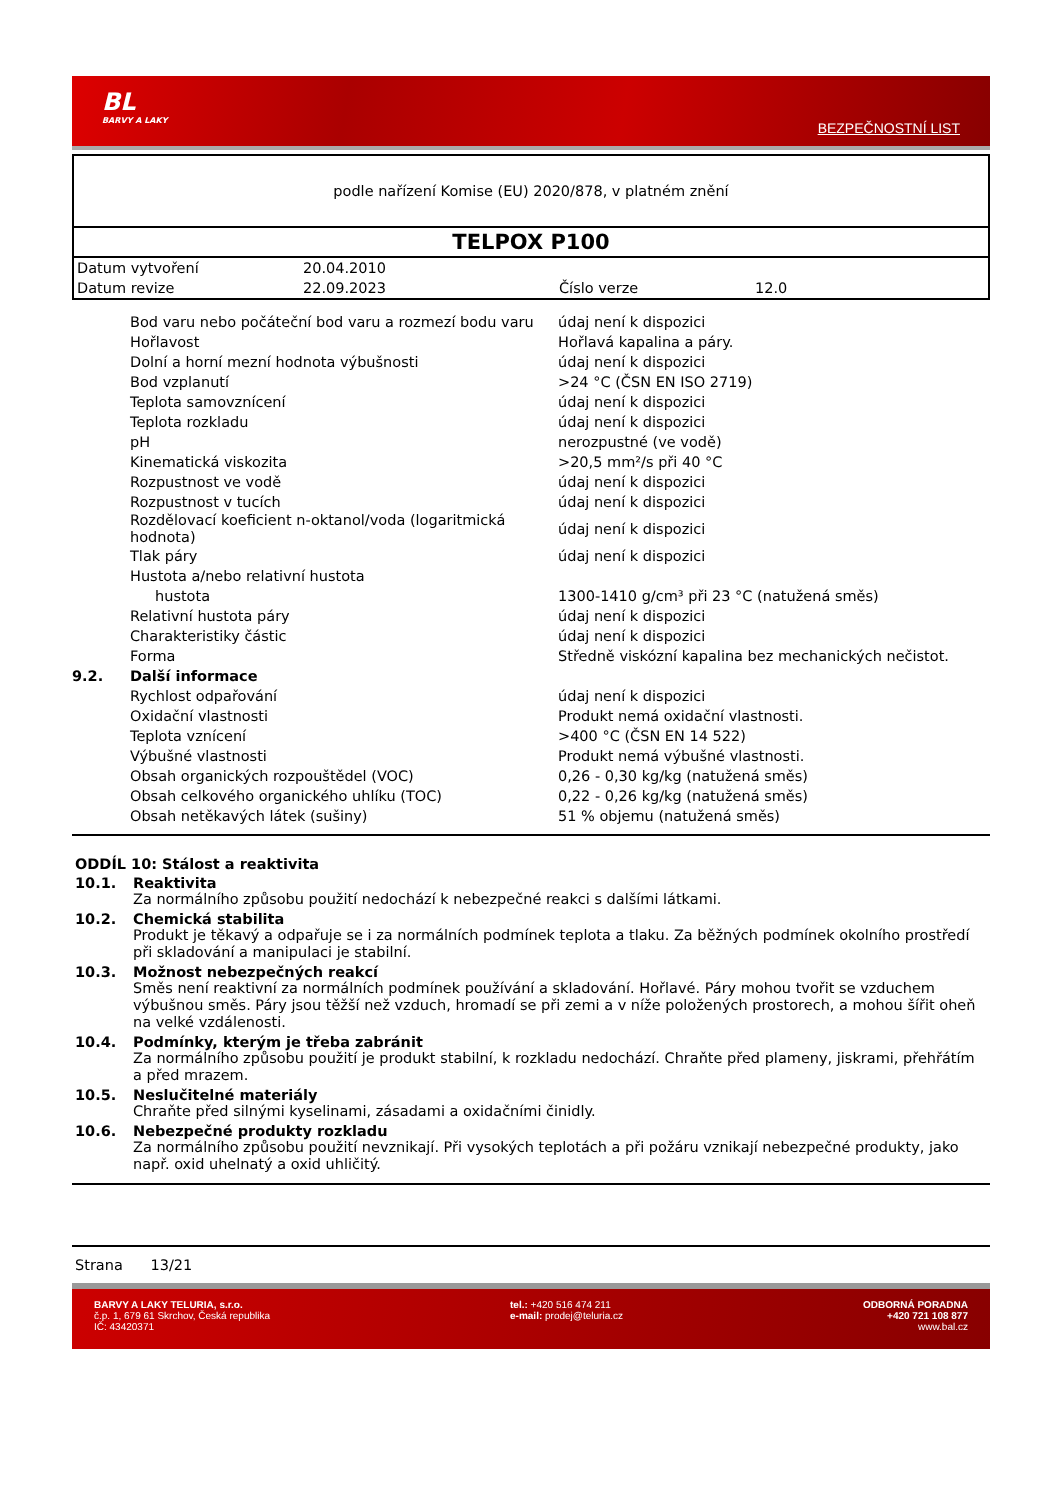BL
BARVY A LAKY
BEZPEČNOSTNÍ LIST
podle nařízení Komise (EU) 2020/878, v platném znění
TELPOX P100
| Datum vytvoření | 20.04.2010 | | |
| Datum revize | 22.09.2023 | Číslo verze | 12.0 |
| | Bod varu nebo počáteční bod varu a rozmezí bodu varu | údaj není k dispozici |
| | Hořlavost | Hořlavá kapalina a páry. |
| | Dolní a horní mezní hodnota výbušnosti | údaj není k dispozici |
| | Bod vzplanutí | >24 °C (ČSN EN ISO 2719) |
| | Teplota samovznícení | údaj není k dispozici |
| | Teplota rozkladu | údaj není k dispozici |
| | pH | nerozpustné (ve vodě) |
| | Kinematická viskozita | >20,5 mm²/s při 40 °C |
| | Rozpustnost ve vodě | údaj není k dispozici |
| | Rozpustnost v tucích | údaj není k dispozici |
| | Rozdělovací koeficient n-oktanol/voda (logaritmická hodnota) | údaj není k dispozici |
| | Tlak páry | údaj není k dispozici |
| | Hustota a/nebo relativní hustota | |
| | hustota | 1300-1410 g/cm³ při 23 °C (natužená směs) |
| | Relativní hustota páry | údaj není k dispozici |
| | Charakteristiky částic | údaj není k dispozici |
| | Forma | Středně viskózní kapalina bez mechanických nečistot. |
| 9.2. | Další informace | |
| | Rychlost odpařování | údaj není k dispozici |
| | Oxidační vlastnosti | Produkt nemá oxidační vlastnosti. |
| | Teplota vznícení | >400 °C (ČSN EN 14 522) |
| | Výbušné vlastnosti | Produkt nemá výbušné vlastnosti. |
| | Obsah organických rozpouštědel (VOC) | 0,26 - 0,30 kg/kg (natužená směs) |
| | Obsah celkového organického uhlíku (TOC) | 0,22 - 0,26 kg/kg (natužená směs) |
| | Obsah netěkavých látek (sušiny) | 51 % objemu (natužená směs) |
ODDÍL 10: Stálost a reaktivita
10.1. Reaktivita
Za normálního způsobu použití nedochází k nebezpečné reakci s dalšími látkami.
10.2. Chemická stabilita
Produkt je těkavý a odpařuje se i za normálních podmínek teplota a tlaku. Za běžných podmínek okolního prostředí při skladování a manipulaci je stabilní.
10.3. Možnost nebezpečných reakcí
Směs není reaktivní za normálních podmínek používání a skladování. Hořlavé. Páry mohou tvořit se vzduchem výbušnou směs. Páry jsou těžší než vzduch, hromadí se při zemi a v níže položených prostorech, a mohou šířit oheň na velké vzdálenosti.
10.4. Podmínky, kterým je třeba zabránit
Za normálního způsobu použití je produkt stabilní, k rozkladu nedochází. Chraňte před plameny, jiskrami, přehřátím a před mrazem.
10.5. Neslučitelné materiály
Chraňte před silnými kyselinami, zásadami a oxidačními činidly.
10.6. Nebezpečné produkty rozkladu
Za normálního způsobu použití nevznikají. Při vysokých teplotách a při požáru vznikají nebezpečné produkty, jako např. oxid uhelnatý a oxid uhličitý.
Strana 13/21
BARVY A LAKY TELURIA, s.r.o.
č.p. 1, 679 61 Skrchov, Česká republika
IČ: 43420371
tel.: +420 516 474 211
e-mail: prodej@teluria.cz
ODBORNÁ PORADNA
+420 721 108 877
www.bal.cz